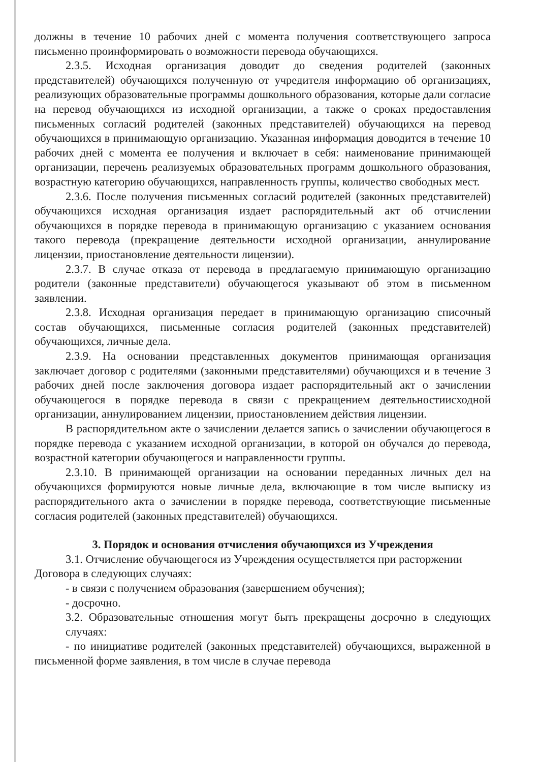должны в течение 10 рабочих дней с момента получения соответствующего запроса письменно проинформировать о возможности перевода обучающихся.
2.3.5. Исходная организация доводит до сведения родителей (законных представителей) обучающихся полученную от учредителя информацию об организациях, реализующих образовательные программы дошкольного образования, которые дали согласие на перевод обучающихся из исходной организации, а также о сроках предоставления письменных согласий родителей (законных представителей) обучающихся на перевод обучающихся в принимающую организацию. Указанная информация доводится в течение 10 рабочих дней с момента ее получения и включает в себя: наименование принимающей организации, перечень реализуемых образовательных программ дошкольного образования, возрастную категорию обучающихся, направленность группы, количество свободных мест.
2.3.6. После получения письменных согласий родителей (законных представителей) обучающихся исходная организация издает распорядительный акт об отчислении обучающихся в порядке перевода в принимающую организацию с указанием основания такого перевода (прекращение деятельности исходной организации, аннулирование лицензии, приостановление деятельности лицензии).
2.3.7. В случае отказа от перевода в предлагаемую принимающую организацию родители (законные представители) обучающегося указывают об этом в письменном заявлении.
2.3.8. Исходная организация передает в принимающую организацию списочный состав обучающихся, письменные согласия родителей (законных представителей) обучающихся, личные дела.
2.3.9. На основании представленных документов принимающая организация заключает договор с родителями (законными представителями) обучающихся и в течение 3 рабочих дней после заключения договора издает распорядительный акт о зачислении обучающегося в порядке перевода в связи с прекращением деятельностиисходной организации, аннулированием лицензии, приостановлением действия лицензии.
В распорядительном акте о зачислении делается запись о зачислении обучающегося в порядке перевода с указанием исходной организации, в которой он обучался до перевода, возрастной категории обучающегося и направленности группы.
2.3.10. В принимающей организации на основании переданных личных дел на обучающихся формируются новые личные дела, включающие в том числе выписку из распорядительного акта о зачислении в порядке перевода, соответствующие письменные согласия родителей (законных представителей) обучающихся.
3. Порядок и основания отчисления обучающихся из Учреждения
3.1. Отчисление обучающегося из Учреждения осуществляется при расторжении Договора в следующих случаях:
- в связи с получением образования (завершением обучения);
- досрочно.
3.2. Образовательные отношения могут быть прекращены досрочно в следующих случаях:
- по инициативе родителей (законных представителей) обучающихся, выраженной в письменной форме заявления, в том числе в случае перевода